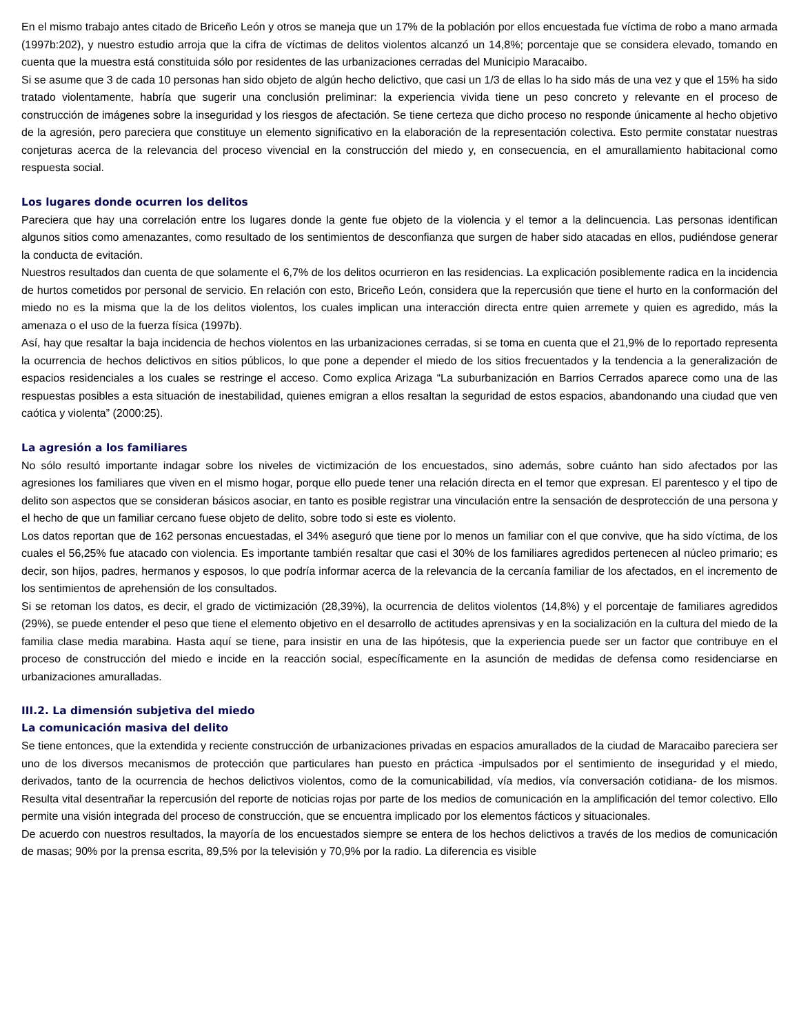En el mismo trabajo antes citado de Briceño León y otros se maneja que un 17% de la población por ellos encuestada fue víctima de robo a mano armada (1997b:202), y nuestro estudio arroja que la cifra de víctimas de delitos violentos alcanzó un 14,8%; porcentaje que se considera elevado, tomando en cuenta que la muestra está constituida sólo por residentes de las urbanizaciones cerradas del Municipio Maracaibo.
Si se asume que 3 de cada 10 personas han sido objeto de algún hecho delictivo, que casi un 1/3 de ellas lo ha sido más de una vez y que el 15% ha sido tratado violentamente, habría que sugerir una conclusión preliminar: la experiencia vivida tiene un peso concreto y relevante en el proceso de construcción de imágenes sobre la inseguridad y los riesgos de afectación. Se tiene certeza que dicho proceso no responde únicamente al hecho objetivo de la agresión, pero pareciera que constituye un elemento significativo en la elaboración de la representación colectiva. Esto permite constatar nuestras conjeturas acerca de la relevancia del proceso vivencial en la construcción del miedo y, en consecuencia, en el amurallamiento habitacional como respuesta social.
Los lugares donde ocurren los delitos
Pareciera que hay una correlación entre los lugares donde la gente fue objeto de la violencia y el temor a la delincuencia. Las personas identifican algunos sitios como amenazantes, como resultado de los sentimientos de desconfianza que surgen de haber sido atacadas en ellos, pudiéndose generar la conducta de evitación.
Nuestros resultados dan cuenta de que solamente el 6,7% de los delitos ocurrieron en las residencias. La explicación posiblemente radica en la incidencia de hurtos cometidos por personal de servicio. En relación con esto, Briceño León, considera que la repercusión que tiene el hurto en la conformación del miedo no es la misma que la de los delitos violentos, los cuales implican una interacción directa entre quien arremete y quien es agredido, más la amenaza o el uso de la fuerza física (1997b).
Así, hay que resaltar la baja incidencia de hechos violentos en las urbanizaciones cerradas, si se toma en cuenta que el 21,9% de lo reportado representa la ocurrencia de hechos delictivos en sitios públicos, lo que pone a depender el miedo de los sitios frecuentados y la tendencia a la generalización de espacios residenciales a los cuales se restringe el acceso. Como explica Arizaga “La suburbanización en Barrios Cerrados aparece como una de las respuestas posibles a esta situación de inestabilidad, quienes emigran a ellos resaltan la seguridad de estos espacios, abandonando una ciudad que ven caótica y violenta” (2000:25).
La agresión a los familiares
No sólo resultó importante indagar sobre los niveles de victimización de los encuestados, sino además, sobre cuánto han sido afectados por las agresiones los familiares que viven en el mismo hogar, porque ello puede tener una relación directa en el temor que expresan. El parentesco y el tipo de delito son aspectos que se consideran básicos asociar, en tanto es posible registrar una vinculación entre la sensación de desprotección de una persona y el hecho de que un familiar cercano fuese objeto de delito, sobre todo si este es violento.
Los datos reportan que de 162 personas encuestadas, el 34% aseguró que tiene por lo menos un familiar con el que convive, que ha sido víctima, de los cuales el 56,25% fue atacado con violencia. Es importante también resaltar que casi el 30% de los familiares agredidos pertenecen al núcleo primario; es decir, son hijos, padres, hermanos y esposos, lo que podría informar acerca de la relevancia de la cercanía familiar de los afectados, en el incremento de los sentimientos de aprehensión de los consultados.
Si se retoman los datos, es decir, el grado de victimización (28,39%), la ocurrencia de delitos violentos (14,8%) y el porcentaje de familiares agredidos (29%), se puede entender el peso que tiene el elemento objetivo en el desarrollo de actitudes aprensivas y en la socialización en la cultura del miedo de la familia clase media marabina. Hasta aquí se tiene, para insistir en una de las hipótesis, que la experiencia puede ser un factor que contribuye en el proceso de construcción del miedo e incide en la reacción social, específicamente en la asunción de medidas de defensa como residenciarse en urbanizaciones amuralladas.
III.2. La dimensión subjetiva del miedo
La comunicación masiva del delito
Se tiene entonces, que la extendida y reciente construcción de urbanizaciones privadas en espacios amurallados de la ciudad de Maracaibo pareciera ser uno de los diversos mecanismos de protección que particulares han puesto en práctica -impulsados por el sentimiento de inseguridad y el miedo, derivados, tanto de la ocurrencia de hechos delictivos violentos, como de la comunicabilidad, vía medios, vía conversación cotidiana- de los mismos. Resulta vital desentrañar la repercusión del reporte de noticias rojas por parte de los medios de comunicación en la amplificación del temor colectivo. Ello permite una visión integrada del proceso de construcción, que se encuentra implicado por los elementos fácticos y situacionales.
De acuerdo con nuestros resultados, la mayoría de los encuestados siempre se entera de los hechos delictivos a través de los medios de comunicación de masas; 90% por la prensa escrita, 89,5% por la televisión y 70,9% por la radio. La diferencia es visible